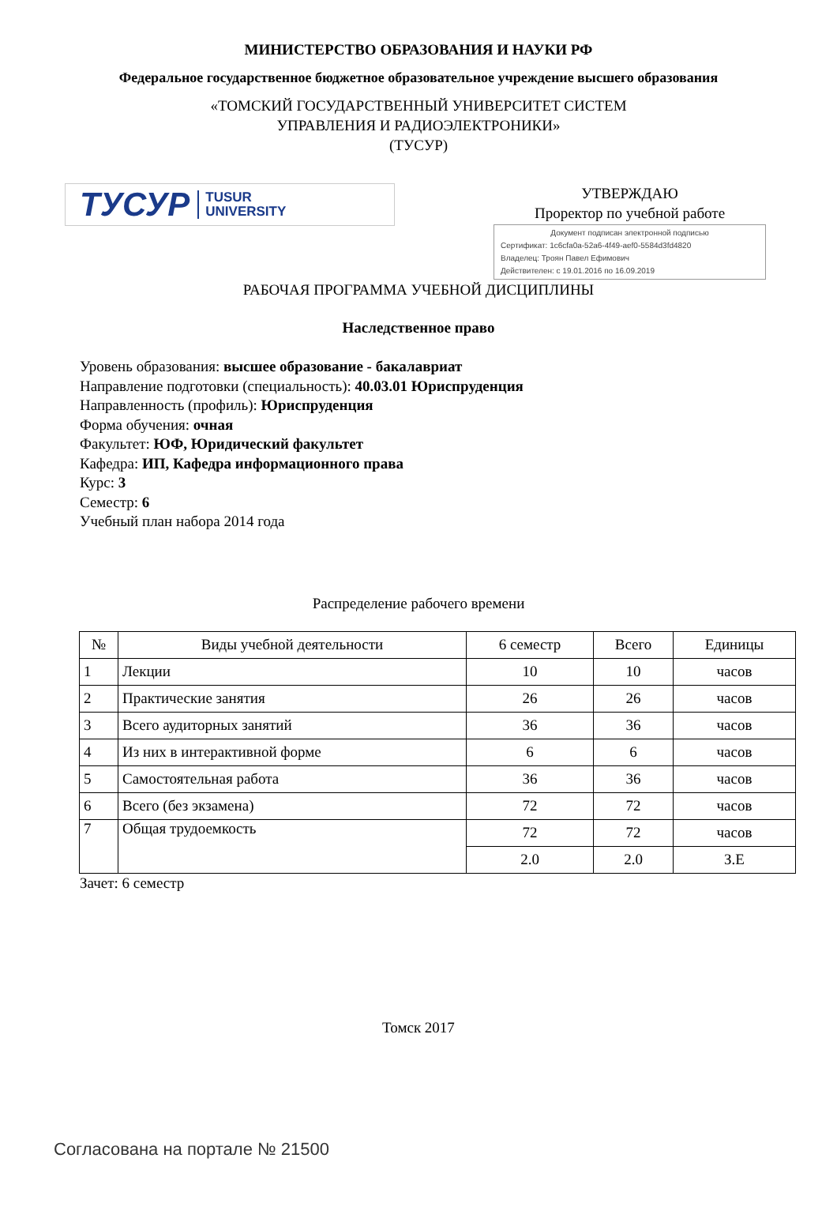МИНИСТЕРСТВО ОБРАЗОВАНИЯ И НАУКИ РФ
Федеральное государственное бюджетное образовательное учреждение высшего образования
«ТОМСКИЙ ГОСУДАРСТВЕННЫЙ УНИВЕРСИТЕТ СИСТЕМ
УПРАВЛЕНИЯ И РАДИОЭЛЕКТРОНИКИ»
(ТУСУР)
ТУСУР TUSUR
UNIVERSITY
УТВЕРЖДАЮ
Проректор по учебной работе
Документ подписан электронной подписью
Сертификат: 1c6cfa0a-52a6-4f49-aef0-5584d3fd4820
Владелец: Троян Павел Ефимович
Действителен: с 19.01.2016 по 16.09.2019
РАБОЧАЯ ПРОГРАММА УЧЕБНОЙ ДИСЦИПЛИНЫ
Наследственное право
Уровень образования: высшее образование - бакалавриат
Направление подготовки (специальность): 40.03.01 Юриспруденция
Направленность (профиль): Юриспруденция
Форма обучения: очная
Факультет: ЮФ, Юридический факультет
Кафедра: ИП, Кафедра информационного права
Курс: 3
Семестр: 6
Учебный план набора 2014 года
Распределение рабочего времени
| № | Виды учебной деятельности | 6 семестр | Всего | Единицы |
| --- | --- | --- | --- | --- |
| 1 | Лекции | 10 | 10 | часов |
| 2 | Практические занятия | 26 | 26 | часов |
| 3 | Всего аудиторных занятий | 36 | 36 | часов |
| 4 | Из них в интерактивной форме | 6 | 6 | часов |
| 5 | Самостоятельная работа | 36 | 36 | часов |
| 6 | Всего (без экзамена) | 72 | 72 | часов |
| 7 | Общая трудоемкость | 72 | 72 | часов |
| | | 2.0 | 2.0 | З.Е |
Зачет: 6 семестр
Томск 2017
Согласована на портале № 21500